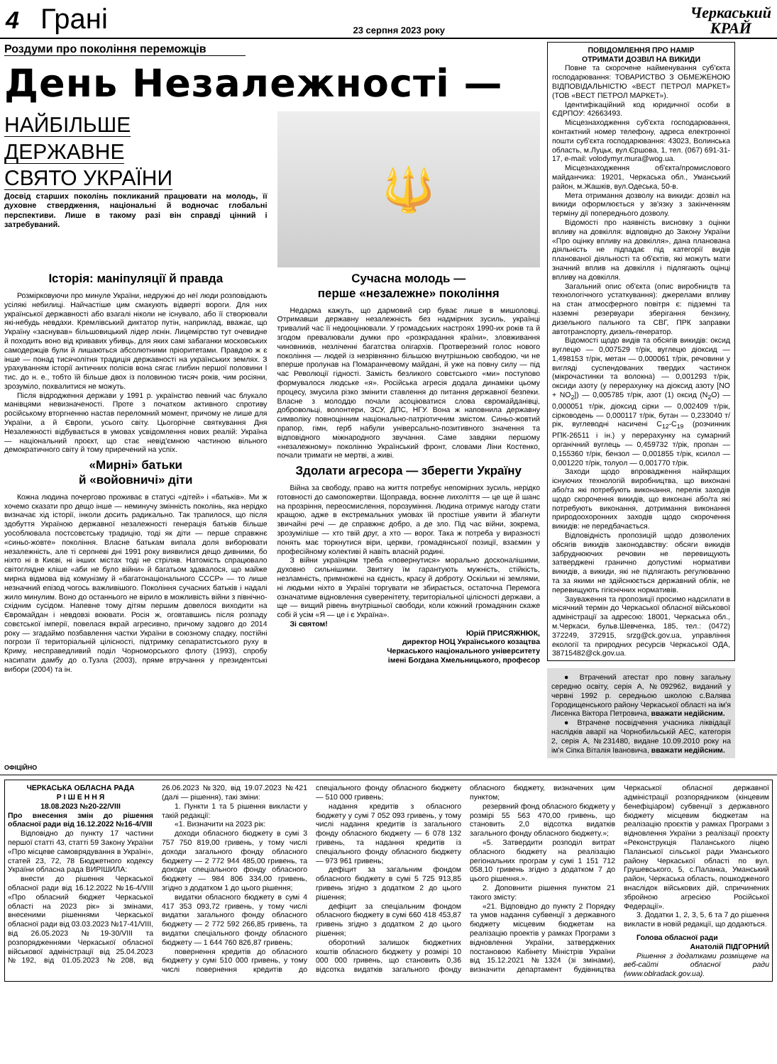4 Грані
23 серпня 2023 року
Черкаський
КРАЙ
Роздуми про покоління переможців
День Незалежності —
НАЙБІЛЬШЕ
ДЕРЖАВНЕ
СВЯТО УКРАЇНИ
Досвід старших поколінь покликаний працювати на молодь, її духовне ствердження, національні й водночас глобальні перспективи. Лише в такому разі він справді цінний і затребуваний.
🔱
Історія: маніпуляції й правда
Розмірковуючи про минуле України, недружні до неї люди розповідають усілякі небилиці. Найчастіше цим смакують відверті вороги. Для них української державності або взагалі ніколи не існувало, або її створювали які-небудь невдахи. Кремлівський диктатор путін, наприклад, вважає, що Україну «заснував» більшовицький лідер лєнін. Лицемірство тут очевидне й походить воно від кривавих убивць, для яких самі забаганки московських самодержців були й лишаються абсолютними пріоритетами. Правдою ж є інше — понад тисячолітня традиція державності на українських землях. З урахуванням історії античних полісів вона сягає глибин першої половини I тис. до н. е., тобто їй більше двох із половиною тисяч років, чим росіяни, зрозуміло, похвалитися не можуть.
Після відродження держави у 1991 р. українство певний час блукало манівцями невизначеності. Проте з початком активного спротиву російському вторгненню настав переломний момент, причому не лише для України, а й Європи, усього світу. Цьогорічне святкування Дня Незалежності відбувається в умовах усвідомлення нових реалій: Україна — національний проєкт, що стає невід'ємною частиною вільного демократичного світу й тому приречений на успіх.
«Мирні» батьки
й «войовничі» діти
Кожна людина почергово проживає в статусі «дітей» і «батьків». Ми ж хочемо сказати про дещо інше — неминучу змінність поколінь, яка нерідко визначає хід історії, інколи досить радикально. Так трапилося, що після здобуття Україною державної незалежності генерація батьків більше уособлювала постсовєтську традицію, тоді як діти — перше справжнє «синьо-жовте» покоління. Власне батькам випала доля виборювати незалежність, але ті серпневі дні 1991 року виявилися дещо дивними, бо ніхто ні в Києві, ні інших містах тоді не стріляв. Натомість спрацювало світоглядне кліше «аби не було війни» й багатьом здавалося, що майже мирна відмова від комунізму й «багатонаціонального СССР» — то лише незначний епізод чогось важливішого. Покоління сучасних батьків і надалі жило минулим. Воно до останнього не вірило в можливість війни з північно-східним сусідом. Напевне тому дітям першим довелося виходити на Євромайдан і невдовзі воювати. Росія ж, оговтавшись після розпаду совєтської імперії, повелася вкрай агресивно, причому задовго до 2014 року — згадаймо позбавлення частки України в союзному спадку, постійні погрози її територіальній цілісності, підтримку сепаратистського руху в Криму, несправедливий поділ Чорноморського флоту (1993), спробу насипати дамбу до о.Тузла (2003), пряме втручання у президентські вибори (2004) та ін.
Сучасна молодь —
перше «незалежне» покоління
Недарма кажуть, що дармовий сир буває лише в мишоловці. Отримавши державну незалежність без надмірних зусиль, українці тривалий час її недооцінювали. У громадських настроях 1990-их років та й згодом превалювали думки про «розкрадання країни», зловживання чиновників, незліченні багатства олігархів. Протверезний голос нового покоління — людей із незрівнянно більшою внутрішньою свободою, чи не вперше пролунав на Помаранчевому майдані, й уже на повну силу — під час Революції гідності. Замість безликого совєтського «ми» поступово формувалося людське «я». Російська агресія додала динаміки цьому процесу, змусила різко змінити ставлення до питання державної безпеки. Власне з молоддю почали асоціюватися слова євромайданівці, добровольці, волонтери, ЗСУ, ДПС, НГУ. Вона ж наповнила державну символіку повноцінним національно-патріотичним змістом. Синьо-жовтий прапор, гімн, герб набули універсально-позитивного значення та відповідного міжнародного звучання. Саме завдяки першому «незалежному» поколінню Український фронт, словами Ліни Костенко, почали тримати не мертві, а живі.
Здолати агресора — зберегти Україну
Війна за свободу, право на життя потребує непомірних зусиль, нерідко готовності до самопожертви. Щоправда, воєнне лихоліття — це ще й шанс на прозріння, переосмислення, порозуміння. Людина отримує нагоду стати кращою, адже в екстремальних умовах їй простіше уявити й збагнути звичайні речі — де справжнє добро, а де зло. Під час війни, зокрема, зрозуміліше — хто твій друг, а хто — ворог. Така ж потреба у виразності понять має торкнутися віри, церкви, громадянської позиції, взаємин у професійному колективі й навіть власній родині.
З війни українцям треба «повернутися» морально досконалішими, духовно сильнішими. Звитягу їм гарантують мужність, стійкість, незламність, примножені на єдність, красу й доброту. Оскільки ні землями, ні людьми ніхто в Україні торгувати не збирається, остаточна Перемога означатиме відновлення суверенітету, територіальної цілісності держави, а ще — вищий рівень внутрішньої свободи, коли кожний громадянин скаже собі й усім «Я — це і є Україна».
Зі святом!
Юрій ПРИСЯЖНЮК,
директор НОЦ Українського козацтва
Черкаського національного університету
імені Богдана Хмельницького, професор
ПОВІДОМЛЕННЯ ПРО НАМІР
ОТРИМАТИ ДОЗВІЛ НА ВИКИДИ
Повне та скорочене найменування суб'єкта господарювання: ТОВАРИСТВО З ОБМЕЖЕНОЮ ВІДПОВІДАЛЬНІСТЮ «ВЕСТ ПЕТРОЛ МАРКЕТ» (ТОВ «ВЕСТ ПЕТРОЛ МАРКЕТ»).
Ідентифікаційний код юридичної особи в ЄДРПОУ: 42663493.
Місцезнаходження суб'єкта господарювання, контактний номер телефону, адреса електронної пошти суб'єкта господарювання: 43023, Волинська область, м.Луцьк, вул.Єршова, 1, тел. (067) 691-31-17, e-mail: volodymyr.mura@wog.ua.
Місцезнаходження об'єкта/промислового майданчика: 19201, Черкаська обл., Уманський район, м.Жашків, вул.Одеська, 50-в.
Мета отримання дозволу на викиди: дозвіл на викиди оформлюється у зв'язку з закінченням терміну дії попереднього дозволу.
Відомості про наявність висновку з оцінки впливу на довкілля: відповідно до Закону України «Про оцінку впливу на довкілля», дана планована діяльність не підпадає під категорії видів планованої діяльності та об'єктів, які можуть мати значний вплив на довкілля і підлягають оцінці впливу на довкілля.
Загальний опис об'єкта (опис виробництв та технологічного устаткування): джерелами впливу на стан атмосферного повітря є: підземні та наземні резервуари зберігання бензину, дизельного пального та СВГ, ПРК заправки автотранспорту, дизель-генератор.
Відомості щодо видів та обсягів викидів: оксид вуглецю — 0,007529 т/рік, вуглецю діоксид — 1,498153 т/рік, метан — 0,000061 т/рік, речовини у вигляді суспендованих твердих частинок (мікрочастинки та волокна) — 0,001293 т/рік, оксиди азоту (у перерахунку на діоксид азоту [NO + NO<sub>2</sub>]) — 0,005785 т/рік, азот (1) оксид (N<sub>2</sub>O) — 0,000051 т/рік, діоксид сірки — 0,002409 т/рік, сірководень — 0,000117 т/рік, бутан — 0,233040 т/рік, вуглеводні насичені C<sub>12</sub>-C<sub>19</sub> (розчинник РПК-26511 і ін.) у перерахунку на сумарний органічний вуглець — 0,459732 т/рік, пропан — 0,155360 т/рік, бензол — 0,001855 т/рік, ксилол — 0,001220 т/рік, толуол — 0,001770 т/рік.
Заходи щодо впровадження найкращих існуючих технологій виробництва, що виконані або/та які потребують виконання, перелік заходів щодо скорочення викидів, що виконані або/та які потребують виконання, дотримання виконання природоохоронних заходів щодо скорочення викидів: не передбачається.
Відповідність пропозицій щодо дозволених обсягів викидів законодавству: обсяги викидів забруднюючих речовин не перевищують затверджені гранично допустимі нормативи викидів, а викиди, які не підлягають регулюванню та за якими не здійснюється державний облік, не перевищують гігієнічних нормативів.
Зауваження та пропозиції просимо надсилати в місячний термін до Черкаської обласної військової адміністрації за адресою: 18001, Черкаська обл., м.Черкаси, бульв.Шевченка, 185, тел.: (0472) 372249, 372915, srzg@ck.gov.ua, управління екології та природних ресурсів Черкаської ОДА, 38715482@ck.gov.ua.
● Втрачений атестат про повну загальну середню освіту, серія А, №092962, виданий у червні 1992 р. середньою школою с.Валява Городищенського району Черкаської області на ім'я Лисенка Віктора Петровича, вважати недійсним.
● Втрачене посвідчення учасника ліквідації наслідків аварії на Чорнобильській АЕС, категорія 2, серія А, №231480, видане 10.09.2010 року на ім'я Сіпка Віталія Івановича, вважати недійсним.
ОФІЦІЙНО
ЧЕРКАСЬКА ОБЛАСНА РАДА
Р І Ш Е Н Н Я
18.08.2023 №20-22/VIII
Про внесення змін до рішення обласної ради від 16.12.2022 №16-4/VIII
Відповідно до пункту 17 частини першої статті 43, статті 59 Закону України «Про місцеве самоврядування в Україні», статей 23, 72, 78 Бюджетного кодексу України обласна рада ВИРІШИЛА:
внести до рішення Черкаської обласної ради від 16.12.2022 №16-4/VIII «Про обласний бюджет Черкаської області на 2023 рік» зі змінами, внесеними рішеннями Черкаської обласної ради від 03.03.2023 №17-41/VIII, від 26.05.2023 №19-30/VIII та розпорядженнями Черкаської обласної військової адміністрації від 25.04.2023 №192, від 01.05.2023 №208, від 26.06.2023 №320, від 19.07.2023 №421 (далі — рішення), такі зміни:
1. Пункти 1 та 5 рішення викласти у такій редакції:
«1. Визначити на 2023 рік:
доходи обласного бюджету в сумі 3 757 750 819,00 гривень, у тому числі доходи загального фонду обласного бюджету — 2 772 944 485,00 гривень, та доходи спеціального фонду обласного бюджету — 984 806 334,00 гривень, згідно з додатком 1 до цього рішення;
видатки обласного бюджету в сумі 4 417 353 093,72 гривень, у тому числі видатки загального фонду обласного бюджету — 2 772 592 266,85 гривень, та видатки спеціального фонду обласного бюджету — 1 644 760 826,87 гривень;
повернення кредитів до обласного бюджету у сумі 510 000 гривень, у тому числі повернення кредитів до спеціального фонду обласного бюджету — 510 000 гривень;
надання кредитів з обласного бюджету у сумі 7 052 093 гривень, у тому числі надання кредитів із загального фонду обласного бюджету — 6 078 132 гривень, та надання кредитів із спеціального фонду обласного бюджету — 973 961 гривень;
дефіцит за загальним фондом обласного бюджету в сумі 5 725 913,85 гривень згідно з додатком 2 до цього рішення;
дефіцит за спеціальним фондом обласного бюджету в сумі 660 418 453,87 гривень згідно з додатком 2 до цього рішення;
оборотний залишок бюджетних коштів обласного бюджету у розмірі 10 000 000 гривень, що становить 0,36 відсотка видатків загального фонду обласного бюджету, визначених цим пунктом;
резервний фонд обласного бюджету у розмірі 55 563 470,00 гривень, що становить 2,0 відсотка видатків загального фонду обласного бюджету.»;
«5. Затвердити розподіл витрат обласного бюджету на реалізацію регіональних програм у сумі 1 151 712 058,10 гривень згідно з додатком 7 до цього рішення.».
2. Доповнити рішення пунктом 21 такого змісту:
«21. Відповідно до пункту 2 Порядку та умов надання субвенції з державного бюджету місцевим бюджетам на реалізацію проектів у рамках Програми з відновлення України, затверджених постановою Кабінету Міністрів України від 15.12.2021 №1324 (зі змінами), визначити департамент будівництва Черкаської обласної державної адміністрації розпорядником (кінцевим бенефіціаром) субвенції з державного бюджету місцевим бюджетам на реалізацію проєктів у рамках Програми з відновлення України з реалізації проєкту «Реконструкція Паланського ліцею Паланської сільської ради Уманського району Черкаської області по вул. Грушевського, 5, с.Паланка, Уманський район, Черкаська область, пошкодженого внаслідок військових дій, спричинених збройною агресією Російської Федерації».
3. Додатки 1, 2, 3, 5, 6 та 7 до рішення викласти в новій редакції, що додаються.
Голова обласної ради
Анатолій ПІДГОРНИЙ
Рішення з додатками розміщене на веб-сайті обласної ради (www.oblradack.gov.ua).